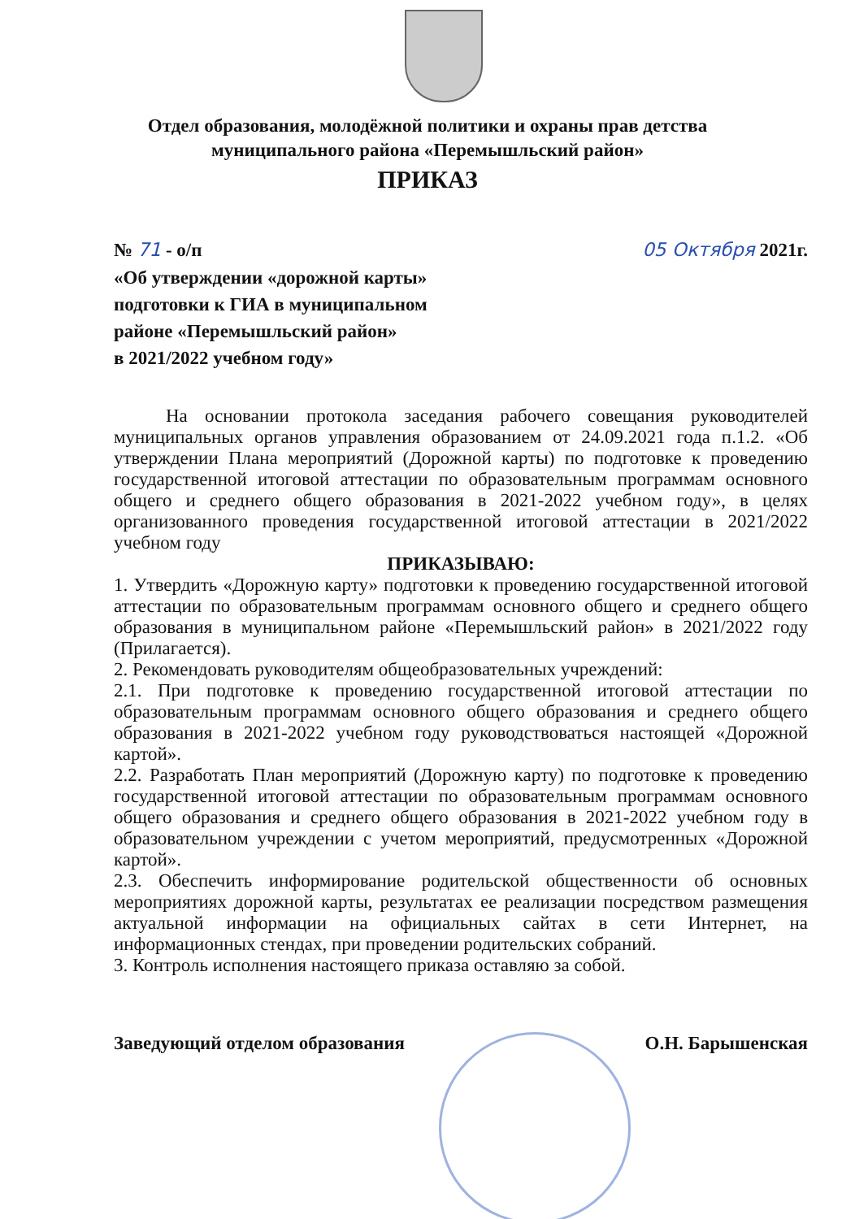Отдел образования, молодёжной политики и охраны прав детства
муниципального района «Перемышльский район»
ПРИКАЗ
№ 71 - о/п 05 Октября 2021г.
«Об утверждении «дорожной карты»
подготовки к ГИА в муниципальном
районе «Перемышльский район»
в 2021/2022 учебном году»
На основании протокола заседания рабочего совещания руководителей муниципальных органов управления образованием от 24.09.2021 года п.1.2. «Об утверждении Плана мероприятий (Дорожной карты) по подготовке к проведению государственной итоговой аттестации по образовательным программам основного общего и среднего общего образования в 2021-2022 учебном году», в целях организованного проведения государственной итоговой аттестации в 2021/2022 учебном году
ПРИКАЗЫВАЮ:
1. Утвердить «Дорожную карту» подготовки к проведению государственной итоговой аттестации по образовательным программам основного общего и среднего общего образования в муниципальном районе «Перемышльский район» в 2021/2022 году (Прилагается).
2. Рекомендовать руководителям общеобразовательных учреждений:
2.1. При подготовке к проведению государственной итоговой аттестации по образовательным программам основного общего образования и среднего общего образования в 2021-2022 учебном году руководствоваться настоящей «Дорожной картой».
2.2. Разработать План мероприятий (Дорожную карту) по подготовке к проведению государственной итоговой аттестации по образовательным программам основного общего образования и среднего общего образования в 2021-2022 учебном году в образовательном учреждении с учетом мероприятий, предусмотренных «Дорожной картой».
2.3. Обеспечить информирование родительской общественности об основных мероприятиях дорожной карты, результатах ее реализации посредством размещения актуальной информации на официальных сайтах в сети Интернет, на информационных стендах, при проведении родительских собраний.
3. Контроль исполнения настоящего приказа оставляю за собой.
Заведующий отделом образования О.Н. Барышенская